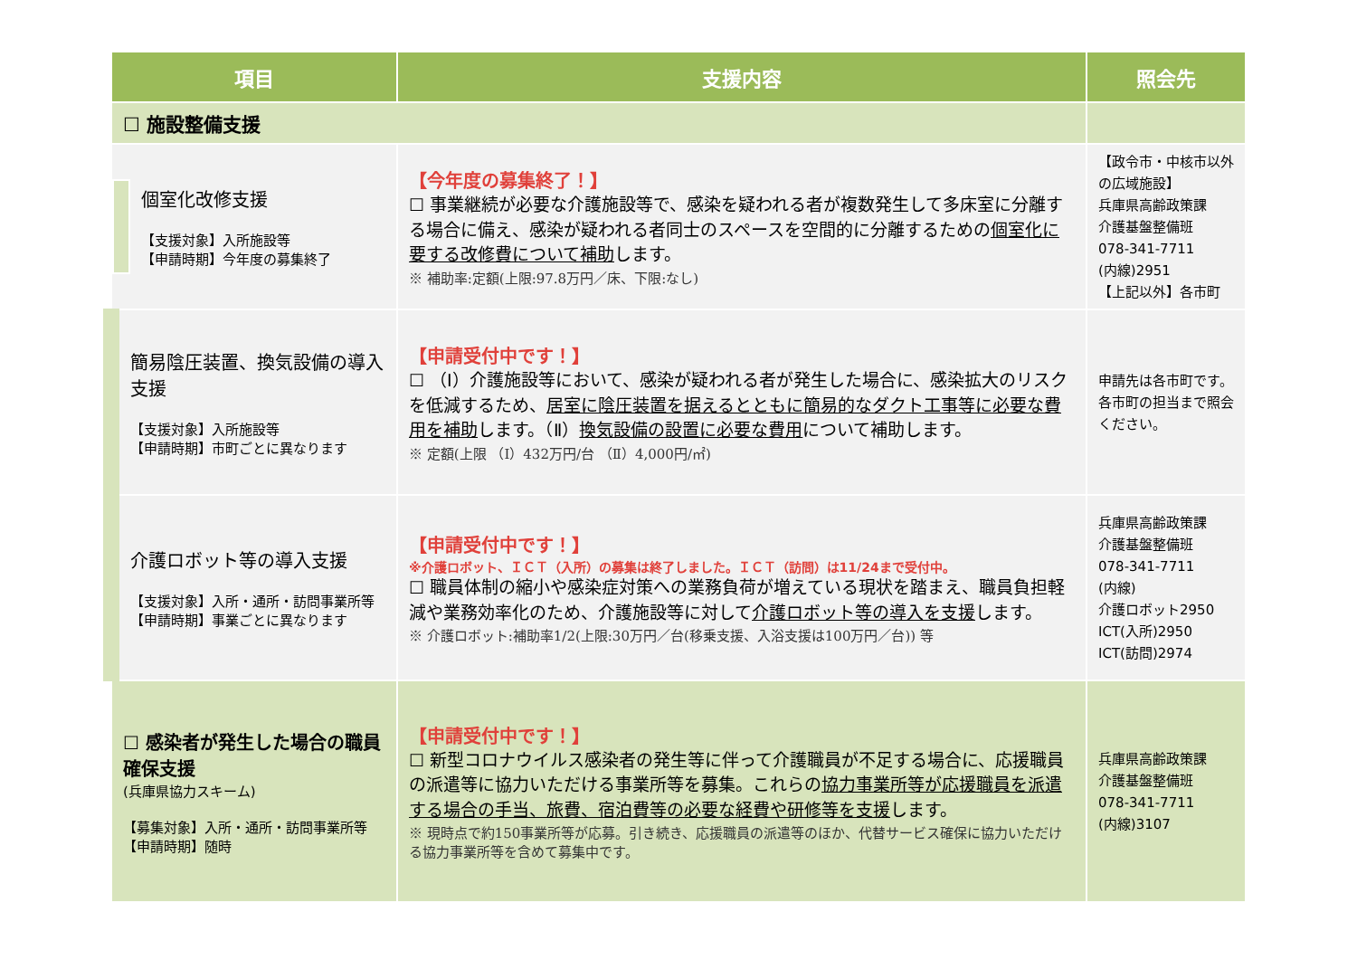| 項目 | 支援内容 | 照会先 |
| --- | --- | --- |
| ☐ 施設整備支援 | | |
| / / 個室化改修支援 【支援対象】入所施設等 【申請時期】今年度の募集終了 / | 【今年度の募集終了！】 ☐ 事業継続が必要な介護施設等で、感染を疑われる者が複数発生して多床室に分離する場合に備え、感染が疑われる者同士のスペースを空間的に分離するための 個室化に要する改修費について補助 します。 ※ 補助率:定額(上限:97.8万円／床、下限:なし) | 【政令市・中核市以外の広域施設】 兵庫県高齢政策課 介護基盤整備班 078-341-7711 (内線)2951 【上記以外】各市町 |
| 簡易陰圧装置、換気設備の導入支援 【支援対象】入所施設等 【申請時期】市町ごとに異なります | 【申請受付中です！】 ☐ （Ⅰ）介護施設等において、感染が疑われる者が発生した場合に、感染拡大のリスクを低減するため、 居室に陰圧装置を据えるとともに簡易的なダクト工事等に必要な費用を補助 します。（Ⅱ） 換気設備の設置に必要な費用 について補助します。 ※ 定額(上限 （Ⅰ）432万円/台 （Ⅱ）4,000円/㎡) | 申請先は各市町です。各市町の担当まで照会ください。 |
| 介護ロボット等の導入支援 【支援対象】入所・通所・訪問事業所等 【申請時期】事業ごとに異なります | 【申請受付中です！】 ※介護ロボット、ＩＣＴ（入所）の募集は終了しました。ＩＣＴ（訪問）は11/24まで受付中。 ☐ 職員体制の縮小や感染症対策への業務負荷が増えている現状を踏まえ、職員負担軽減や業務効率化のため、介護施設等に対して 介護ロボット等の導入を支援 します。 ※ 介護ロボット:補助率1/2(上限:30万円／台(移乗支援、入浴支援は100万円／台)) 等 | 兵庫県高齢政策課 介護基盤整備班 078-341-7711 (内線) 介護ロボット2950 ICT(入所)2950 ICT(訪問)2974 |
| ☐ 感染者が発生した場合の職員確保支援 (兵庫県協力スキーム) 【募集対象】入所・通所・訪問事業所等 【申請時期】随時 | 【申請受付中です！】 ☐ 新型コロナウイルス感染者の発生等に伴って介護職員が不足する場合に、応援職員の派遣等に協力いただける事業所等を募集。これらの 協力事業所等が応援職員を派遣する場合の手当、旅費、宿泊費等の必要な経費や研修等を支援 します。 ※ 現時点で約150事業所等が応募。引き続き、応援職員の派遣等のほか、代替サービス確保に協力いただける協力事業所等を含めて募集中です。 | 兵庫県高齢政策課 介護基盤整備班 078-341-7711 (内線)3107 |